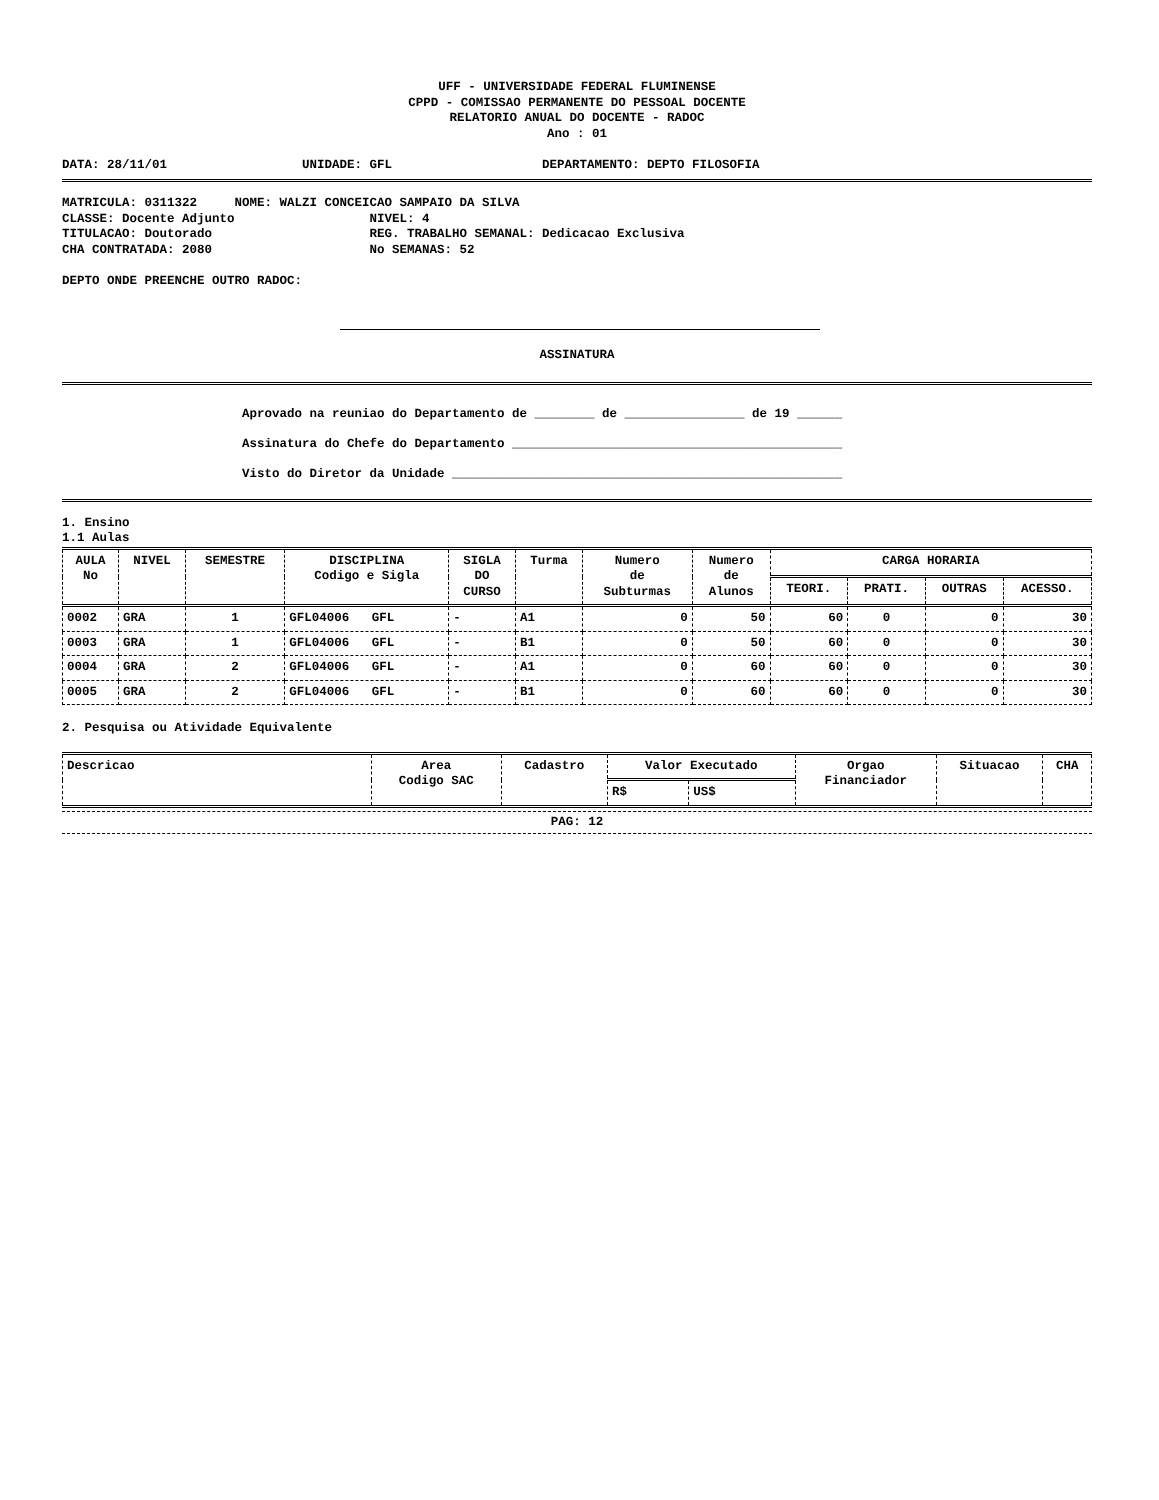UFF - UNIVERSIDADE FEDERAL FLUMINENSE
CPPD - COMISSAO PERMANENTE DO PESSOAL DOCENTE
RELATORIO ANUAL DO DOCENTE - RADOC
Ano : 01
DATA: 28/11/01 UNIDADE: GFL DEPARTAMENTO: DEPTO FILOSOFIA
MATRICULA: 0311322 NOME: WALZI CONCEICAO SAMPAIO DA SILVA CLASSE: Docente Adjunto NIVEL: 4 TITULACAO: Doutorado REG. TRABALHO SEMANAL: Dedicacao Exclusiva CHA CONTRATADA: 2080 No SEMANAS: 52
DEPTO ONDE PREENCHE OUTRO RADOC:
ASSINATURA
Aprovado na reuniao do Departamento de ________ de ________________ de 19 ______ Assinatura do Chefe do Departamento ____________________________________________ Visto do Diretor da Unidade ____________________________________________________
1. Ensino 1.1 Aulas
| AULA No | NIVEL | SEMESTRE | DISCIPLINA Codigo e Sigla | SIGLA DO CURSO | Turma | Numero de Subturmas | Numero de Alunos | CARGA HORARIA | | | |
| --- | --- | --- | --- | --- | --- | --- | --- | --- | --- | --- | --- |
| | | | | | | | | TEORI. | PRATI. | OUTRAS | ACESSO. |
| 0002 | GRA | 1 | GFL04006 GFL | - | A1 | 0 | 50 | 60 | 0 | 0 | 30 |
| 0003 | GRA | 1 | GFL04006 GFL | - | B1 | 0 | 50 | 60 | 0 | 0 | 30 |
| 0004 | GRA | 2 | GFL04006 GFL | - | A1 | 0 | 60 | 60 | 0 | 0 | 30 |
| 0005 | GRA | 2 | GFL04006 GFL | - | B1 | 0 | 60 | 60 | 0 | 0 | 30 |
2. Pesquisa ou Atividade Equivalente
| Descricao | Area Codigo SAC | Cadastro | Valor Executado | | Orgao Financiador | Situacao | CHA |
| --- | --- | --- | --- | --- | --- | --- | --- |
| | | | R$ | US$ | | | |
PAG: 12